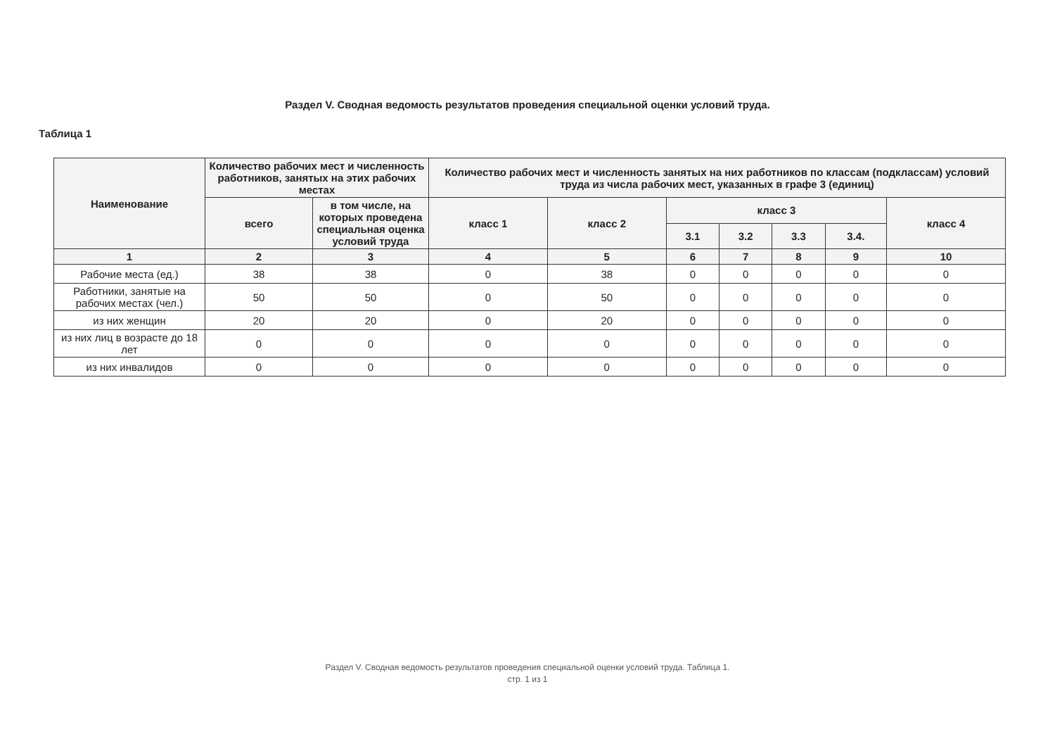Раздел V. Сводная ведомость результатов проведения специальной оценки условий труда.
Таблица 1
| Наименование | Количество рабочих мест и численность работников, занятых на этих рабочих местах | | Количество рабочих мест и численность занятых на них работников по классам (подклассам) условий труда из числа рабочих мест, указанных в графе 3 (единиц) | | | | | | |
| --- | --- | --- | --- | --- | --- | --- | --- | --- | --- |
| | всего | в том числе, на которых проведена специальная оценка условий труда | класс 1 | класс 2 | класс 3 | | | | класс 4 |
| | | | | | 3.1 | 3.2 | 3.3 | 3.4. | |
| 1 | 2 | 3 | 4 | 5 | 6 | 7 | 8 | 9 | 10 |
| Рабочие места (ед.) | 38 | 38 | 0 | 38 | 0 | 0 | 0 | 0 | 0 |
| Работники, занятые на рабочих местах (чел.) | 50 | 50 | 0 | 50 | 0 | 0 | 0 | 0 | 0 |
| из них женщин | 20 | 20 | 0 | 20 | 0 | 0 | 0 | 0 | 0 |
| из них лиц в возрасте до 18 лет | 0 | 0 | 0 | 0 | 0 | 0 | 0 | 0 | 0 |
| из них инвалидов | 0 | 0 | 0 | 0 | 0 | 0 | 0 | 0 | 0 |
Раздел V. Сводная ведомость результатов проведения специальной оценки условий труда. Таблица 1.
стр. 1 из 1